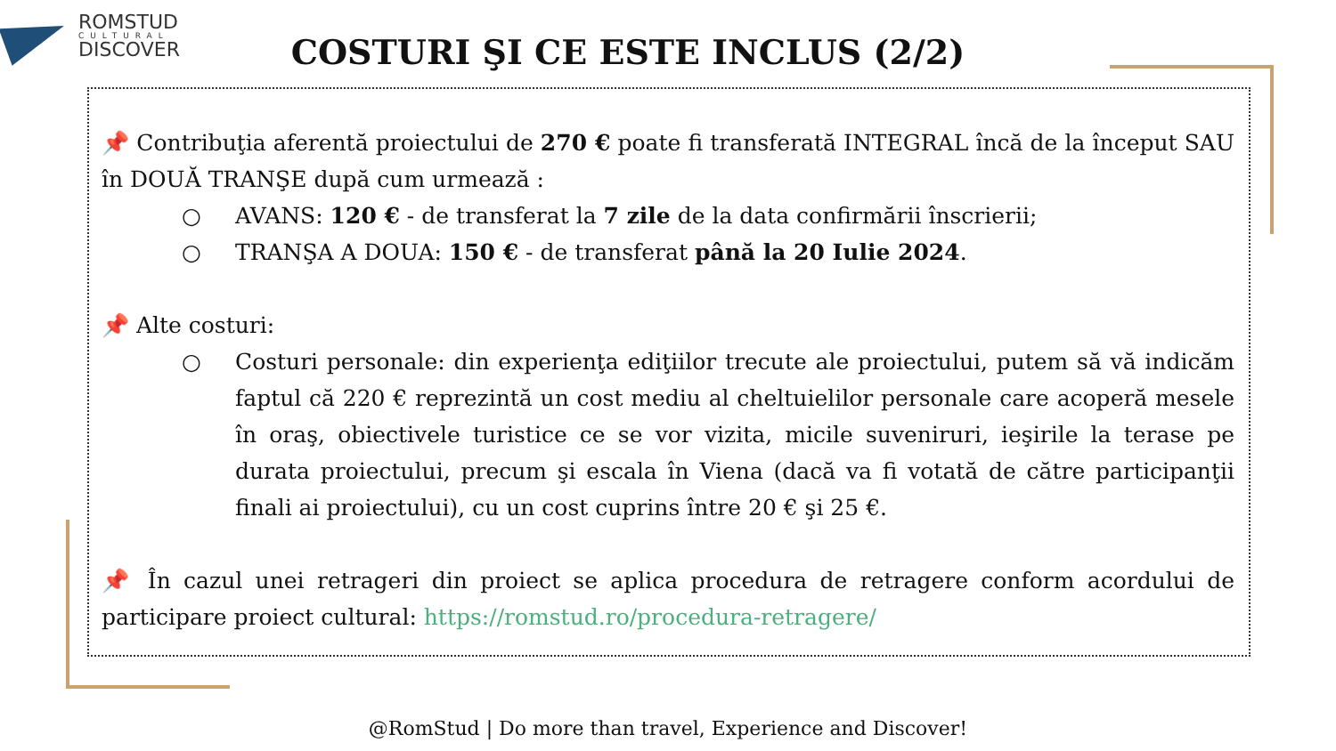ROMSTUD
CULTURAL
DISCOVER
COSTURI ŞI CE ESTE INCLUS (2/2)
📌 Contribuţia aferentă proiectului de 270 € poate fi transferată INTEGRAL încă de la început SAU în DOUĂ TRANŞE după cum urmează :
○ AVANS: 120 € - de transferat la 7 zile de la data confirmării înscrierii;
○ TRANŞA A DOUA: 150 € - de transferat până la 20 Iulie 2024.
📌 Alte costuri:
○ Costuri personale: din experienţa ediţiilor trecute ale proiectului, putem să vă indicăm faptul că 220 € reprezintă un cost mediu al cheltuielilor personale care acoperă mesele în oraş, obiectivele turistice ce se vor vizita, micile suveniruri, ieşirile la terase pe durata proiectului, precum şi escala în Viena (dacă va fi votată de către participanţii finali ai proiectului), cu un cost cuprins între 20 € şi 25 €.
📌 În cazul unei retrageri din proiect se aplica procedura de retragere conform acordului de participare proiect cultural: https://romstud.ro/procedura-retragere/
@RomStud | Do more than travel, Experience and Discover!